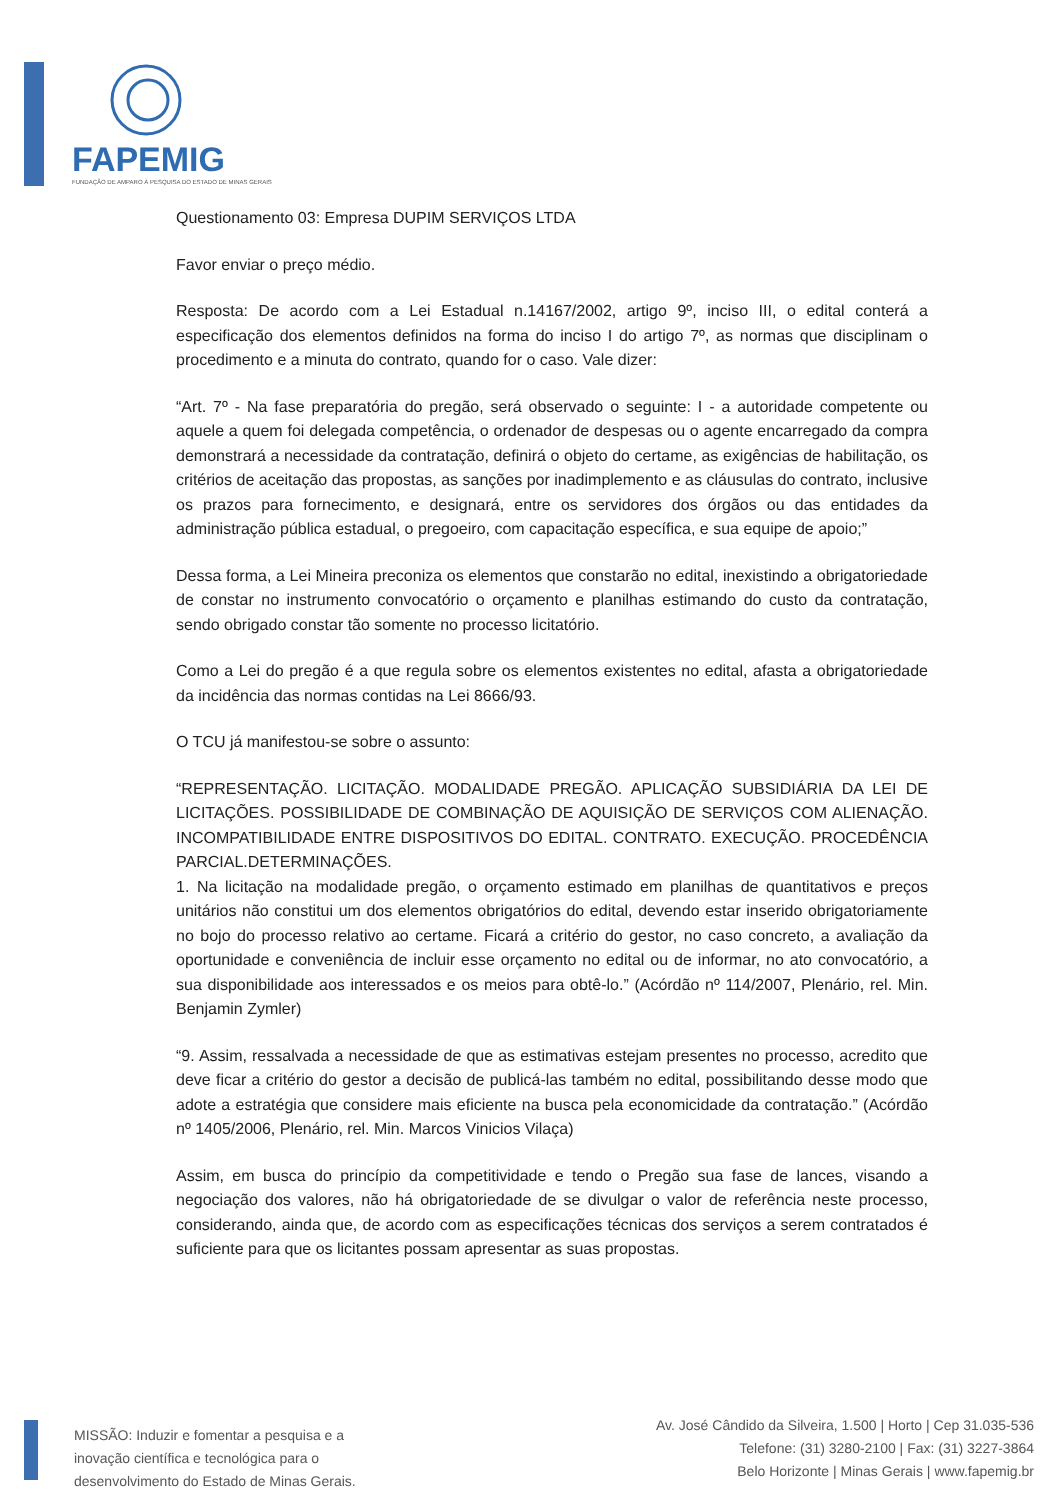FAPEMIG
FUNDAÇÃO DE AMPARO À PESQUISA DO ESTADO DE MINAS GERAIS
Questionamento 03: Empresa DUPIM SERVIÇOS LTDA
Favor enviar o preço médio.
Resposta: De acordo com a Lei Estadual n.14167/2002, artigo 9º, inciso III, o edital conterá a especificação dos elementos definidos na forma do inciso I do artigo 7º, as normas que disciplinam o procedimento e a minuta do contrato, quando for o caso. Vale dizer:
“Art. 7º - Na fase preparatória do pregão, será observado o seguinte: I - a autoridade competente ou aquele a quem foi delegada competência, o ordenador de despesas ou o agente encarregado da compra demonstrará a necessidade da contratação, definirá o objeto do certame, as exigências de habilitação, os critérios de aceitação das propostas, as sanções por inadimplemento e as cláusulas do contrato, inclusive os prazos para fornecimento, e designará, entre os servidores dos órgãos ou das entidades da administração pública estadual, o pregoeiro, com capacitação específica, e sua equipe de apoio;”
Dessa forma, a Lei Mineira preconiza os elementos que constarão no edital, inexistindo a obrigatoriedade de constar no instrumento convocatório o orçamento e planilhas estimando do custo da contratação, sendo obrigado constar tão somente no processo licitatório.
Como a Lei do pregão é a que regula sobre os elementos existentes no edital, afasta a obrigatoriedade da incidência das normas contidas na Lei 8666/93.
O TCU já manifestou-se sobre o assunto:
“REPRESENTAÇÃO. LICITAÇÃO. MODALIDADE PREGÃO. APLICAÇÃO SUBSIDIÁRIA DA LEI DE LICITAÇÕES. POSSIBILIDADE DE COMBINAÇÃO DE AQUISIÇÃO DE SERVIÇOS COM ALIENAÇÃO. INCOMPATIBILIDADE ENTRE DISPOSITIVOS DO EDITAL. CONTRATO. EXECUÇÃO. PROCEDÊNCIA PARCIAL.DETERMINAÇÕES.
1. Na licitação na modalidade pregão, o orçamento estimado em planilhas de quantitativos e preços unitários não constitui um dos elementos obrigatórios do edital, devendo estar inserido obrigatoriamente no bojo do processo relativo ao certame. Ficará a critério do gestor, no caso concreto, a avaliação da oportunidade e conveniência de incluir esse orçamento no edital ou de informar, no ato convocatório, a sua disponibilidade aos interessados e os meios para obtê-lo.” (Acórdão nº 114/2007, Plenário, rel. Min. Benjamin Zymler)
“9. Assim, ressalvada a necessidade de que as estimativas estejam presentes no processo, acredito que deve ficar a critério do gestor a decisão de publicá-las também no edital, possibilitando desse modo que adote a estratégia que considere mais eficiente na busca pela economicidade da contratação.” (Acórdão nº 1405/2006, Plenário, rel. Min. Marcos Vinicios Vilaça)
Assim, em busca do princípio da competitividade e tendo o Pregão sua fase de lances, visando a negociação dos valores, não há obrigatoriedade de se divulgar o valor de referência neste processo, considerando, ainda que, de acordo com as especificações técnicas dos serviços a serem contratados é suficiente para que os licitantes possam apresentar as suas propostas.
MISSÃO: Induzir e fomentar a pesquisa e a
inovação científica e tecnológica para o
desenvolvimento do Estado de Minas Gerais.
Av. José Cândido da Silveira, 1.500 | Horto | Cep 31.035-536
Telefone: (31) 3280-2100 | Fax: (31) 3227-3864
Belo Horizonte | Minas Gerais | www.fapemig.br